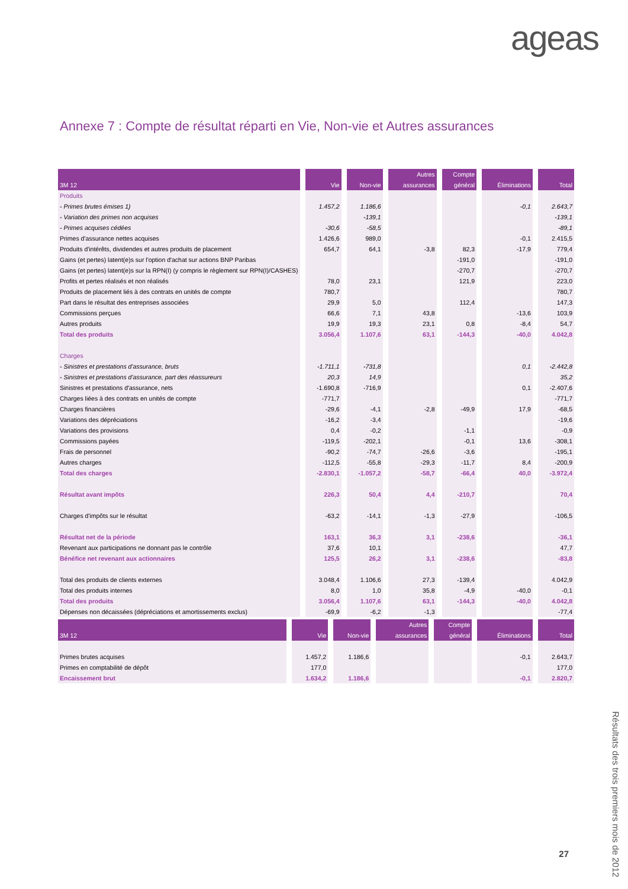ageas
Annexe 7 : Compte de résultat réparti en Vie, Non-vie et Autres assurances
| | | | Autres | Compte | | |
| --- | --- | --- | --- | --- | --- | --- |
| 3M 12 | Vie | Non-vie | assurances | général | Éliminations | Total |
| Produits | | | | | | |
| - Primes brutes émises 1) | 1.457,2 | 1.186,6 | | | -0,1 | 2.643,7 |
| - Variation des primes non acquises | | -139,1 | | | | -139,1 |
| - Primes acquises cédées | -30,6 | -58,5 | | | | -89,1 |
| Primes d'assurance nettes acquises | 1.426,6 | 989,0 | | | -0,1 | 2.415,5 |
| Produits d'intérêts, dividendes et autres produits de placement | 654,7 | 64,1 | -3,8 | 82,3 | -17,9 | 779,4 |
| Gains (et pertes) latent(e)s sur l'option d'achat sur actions BNP Paribas | | | | -191,0 | | -191,0 |
| Gains (et pertes) latent(e)s sur la RPN(I) (y compris le règlement sur RPN(I)/CASHES) | | | | -270,7 | | -270,7 |
| Profits et pertes réalisés et non réalisés | 78,0 | 23,1 | | 121,9 | | 223,0 |
| Produits de placement liés à des contrats en unités de compte | 780,7 | | | | | 780,7 |
| Part dans le résultat des entreprises associées | 29,9 | 5,0 | | 112,4 | | 147,3 |
| Commissions perçues | 66,6 | 7,1 | 43,8 | | -13,6 | 103,9 |
| Autres produits | 19,9 | 19,3 | 23,1 | 0,8 | -8,4 | 54,7 |
| Total des produits | 3.056,4 | 1.107,6 | 63,1 | -144,3 | -40,0 | 4.042,8 |
| Charges | | | | | | |
| - Sinistres et prestations d'assurance, bruts | -1.711,1 | -731,8 | | | 0,1 | -2.442,8 |
| - Sinistres et prestations d'assurance, part des réassureurs | 20,3 | 14,9 | | | | 35,2 |
| Sinistres et prestations d'assurance, nets | -1.690,8 | -716,9 | | | 0,1 | -2.407,6 |
| Charges liées à des contrats en unités de compte | -771,7 | | | | | -771,7 |
| Charges financières | -29,6 | -4,1 | -2,8 | -49,9 | 17,9 | -68,5 |
| Variations des dépréciations | -16,2 | -3,4 | | | | -19,6 |
| Variations des provisions | 0,4 | -0,2 | | -1,1 | | -0,9 |
| Commissions payées | -119,5 | -202,1 | | -0,1 | 13,6 | -308,1 |
| Frais de personnel | -90,2 | -74,7 | -26,6 | -3,6 | | -195,1 |
| Autres charges | -112,5 | -55,8 | -29,3 | -11,7 | 8,4 | -200,9 |
| Total des charges | -2.830,1 | -1.057,2 | -58,7 | -66,4 | 40,0 | -3.972,4 |
| Résultat avant impôts | 226,3 | 50,4 | 4,4 | -210,7 | | 70,4 |
| Charges d'impôts sur le résultat | -63,2 | -14,1 | -1,3 | -27,9 | | -106,5 |
| Résultat net de la période | 163,1 | 36,3 | 3,1 | -238,6 | | -36,1 |
| Revenant aux participations ne donnant pas le contrôle | 37,6 | 10,1 | | | | 47,7 |
| Bénéfice net revenant aux actionnaires | 125,5 | 26,2 | 3,1 | -238,6 | | -83,8 |
| Total des produits de clients externes | 3.048,4 | 1.106,6 | 27,3 | -139,4 | | 4.042,9 |
| Total des produits internes | 8,0 | 1,0 | 35,8 | -4,9 | -40,0 | -0,1 |
| Total des produits | 3.056,4 | 1.107,6 | 63,1 | -144,3 | -40,0 | 4.042,8 |
| Dépenses non décaissées (dépréciations et amortissements exclus) | -69,9 | -6,2 | -1,3 | | | -77,4 |
| | | | Autres | Compte | | |
| --- | --- | --- | --- | --- | --- | --- |
| 3M 12 | Vie | Non-vie | assurances | général | Éliminations | Total |
| Primes brutes acquises | 1.457,2 | 1.186,6 | | | -0,1 | 2.643,7 |
| Primes en comptabilité de dépôt | 177,0 | | | | | 177,0 |
| Encaissement brut | 1.634,2 | 1.186,6 | | | -0,1 | 2.820,7 |
27
Résultats des trois premiers mois de 2012